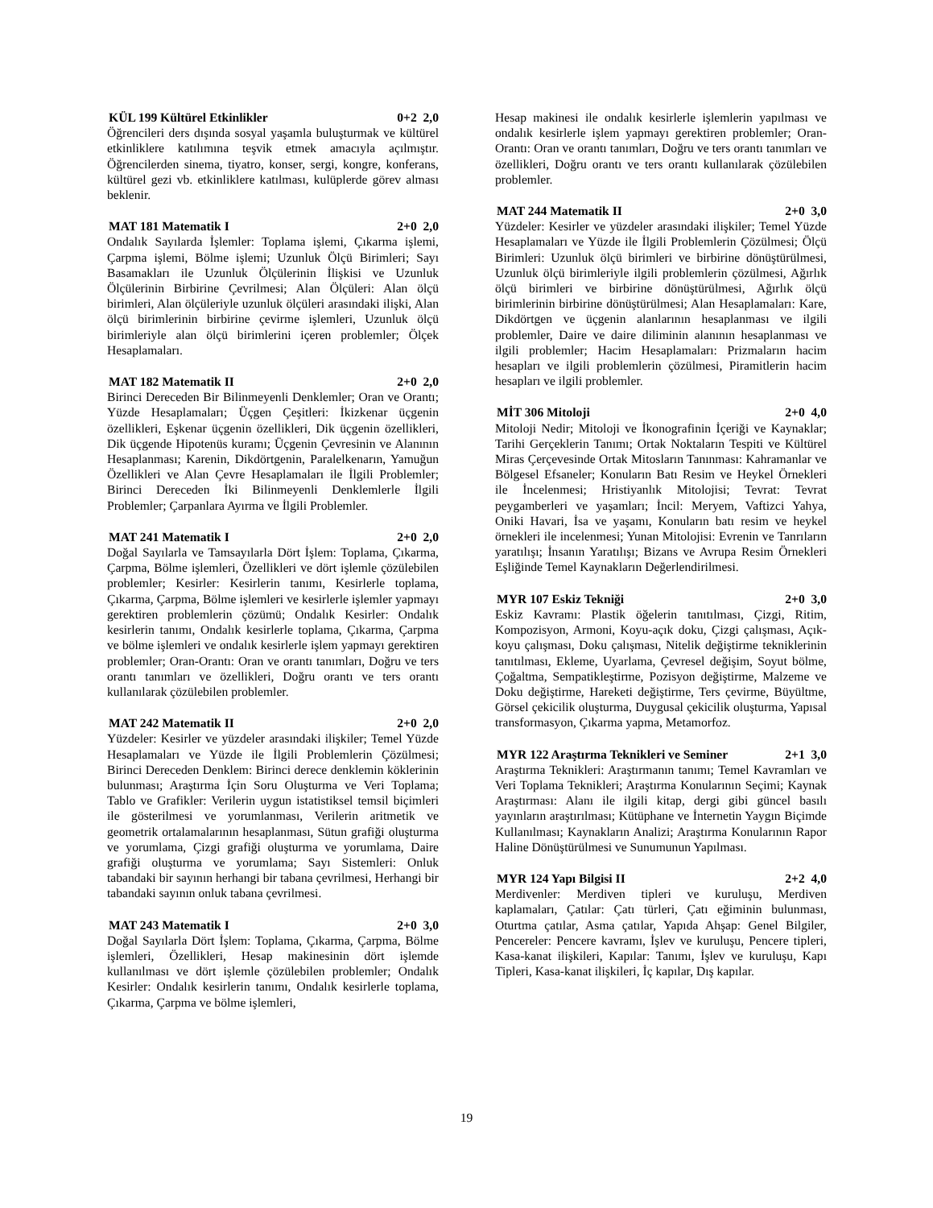KÜL 199 Kültürel Etkinlikler 0+2 2,0
Öğrencileri ders dışında sosyal yaşamla buluşturmak ve kültürel etkinliklere katılımına teşvik etmek amacıyla açılmıştır. Öğrencilerden sinema, tiyatro, konser, sergi, kongre, konferans, kültürel gezi vb. etkinliklere katılması, kulüplerde görev alması beklenir.
MAT 181 Matematik I 2+0 2,0
Ondalık Sayılarda İşlemler: Toplama işlemi, Çıkarma işlemi, Çarpma işlemi, Bölme işlemi; Uzunluk Ölçü Birimleri; Sayı Basamakları ile Uzunluk Ölçülerinin İlişkisi ve Uzunluk Ölçülerinin Birbirine Çevrilmesi; Alan Ölçüleri: Alan ölçü birimleri, Alan ölçüleriyle uzunluk ölçüleri arasındaki ilişki, Alan ölçü birimlerinin birbirine çevirme işlemleri, Uzunluk ölçü birimleriyle alan ölçü birimlerini içeren problemler; Ölçek Hesaplamaları.
MAT 182 Matematik II 2+0 2,0
Birinci Dereceden Bir Bilinmeyenli Denklemler; Oran ve Orantı; Yüzde Hesaplamaları; Üçgen Çeşitleri: İkizkenar üçgenin özellikleri, Eşkenar üçgenin özellikleri, Dik üçgenin özellikleri, Dik üçgende Hipotenüs kuramı; Üçgenin Çevresinin ve Alanının Hesaplanması; Karenin, Dikdörtgenin, Paralelkenarın, Yamuğun Özellikleri ve Alan Çevre Hesaplamaları ile İlgili Problemler; Birinci Dereceden İki Bilinmeyenli Denklemlerle İlgili Problemler; Çarpanlara Ayırma ve İlgili Problemler.
MAT 241 Matematik I 2+0 2,0
Doğal Sayılarla ve Tamsayılarla Dört İşlem: Toplama, Çıkarma, Çarpma, Bölme işlemleri, Özellikleri ve dört işlemle çözülebilen problemler; Kesirler: Kesirlerin tanımı, Kesirlerle toplama, Çıkarma, Çarpma, Bölme işlemleri ve kesirlerle işlemler yapmayı gerektiren problemlerin çözümü; Ondalık Kesirler: Ondalık kesirlerin tanımı, Ondalık kesirlerle toplama, Çıkarma, Çarpma ve bölme işlemleri ve ondalık kesirlerle işlem yapmayı gerektiren problemler; Oran-Orantı: Oran ve orantı tanımları, Doğru ve ters orantı tanımları ve özellikleri, Doğru orantı ve ters orantı kullanılarak çözülebilen problemler.
MAT 242 Matematik II 2+0 2,0
Yüzdeler: Kesirler ve yüzdeler arasındaki ilişkiler; Temel Yüzde Hesaplamaları ve Yüzde ile İlgili Problemlerin Çözülmesi; Birinci Dereceden Denklem: Birinci derece denklemin köklerinin bulunması; Araştırma İçin Soru Oluşturma ve Veri Toplama; Tablo ve Grafikler: Verilerin uygun istatistiksel temsil biçimleri ile gösterilmesi ve yorumlanması, Verilerin aritmetik ve geometrik ortalamalarının hesaplanması, Sütun grafiği oluşturma ve yorumlama, Çizgi grafiği oluşturma ve yorumlama, Daire grafiği oluşturma ve yorumlama; Sayı Sistemleri: Onluk tabandaki bir sayının herhangi bir tabana çevrilmesi, Herhangi bir tabandaki sayının onluk tabana çevrilmesi.
MAT 243 Matematik I 2+0 3,0
Doğal Sayılarla Dört İşlem: Toplama, Çıkarma, Çarpma, Bölme işlemleri, Özellikleri, Hesap makinesinin dört işlemde kullanılması ve dört işlemle çözülebilen problemler; Ondalık Kesirler: Ondalık kesirlerin tanımı, Ondalık kesirlerle toplama, Çıkarma, Çarpma ve bölme işlemleri,
Hesap makinesi ile ondalık kesirlerle işlemlerin yapılması ve ondalık kesirlerle işlem yapmayı gerektiren problemler; Oran-Orantı: Oran ve orantı tanımları, Doğru ve ters orantı tanımları ve özellikleri, Doğru orantı ve ters orantı kullanılarak çözülebilen problemler.
MAT 244 Matematik II 2+0 3,0
Yüzdeler: Kesirler ve yüzdeler arasındaki ilişkiler; Temel Yüzde Hesaplamaları ve Yüzde ile İlgili Problemlerin Çözülmesi; Ölçü Birimleri: Uzunluk ölçü birimleri ve birbirine dönüştürülmesi, Uzunluk ölçü birimleriyle ilgili problemlerin çözülmesi, Ağırlık ölçü birimleri ve birbirine dönüştürülmesi, Ağırlık ölçü birimlerinin birbirine dönüştürülmesi; Alan Hesaplamaları: Kare, Dikdörtgen ve üçgenin alanlarının hesaplanması ve ilgili problemler, Daire ve daire diliminin alanının hesaplanması ve ilgili problemler; Hacim Hesaplamaları: Prizmaların hacim hesapları ve ilgili problemlerin çözülmesi, Piramitlerin hacim hesapları ve ilgili problemler.
MİT 306 Mitoloji 2+0 4,0
Mitoloji Nedir; Mitoloji ve İkonografinin İçeriği ve Kaynaklar; Tarihi Gerçeklerin Tanımı; Ortak Noktaların Tespiti ve Kültürel Miras Çerçevesinde Ortak Mitosların Tanınması: Kahramanlar ve Bölgesel Efsaneler; Konuların Batı Resim ve Heykel Örnekleri ile İncelenmesi; Hristiyanlık Mitolojisi; Tevrat: Tevrat peygamberleri ve yaşamları; İncil: Meryem, Vaftizci Yahya, Oniki Havari, İsa ve yaşamı, Konuların batı resim ve heykel örnekleri ile incelenmesi; Yunan Mitolojisi: Evrenin ve Tanrıların yaratılışı; İnsanın Yaratılışı; Bizans ve Avrupa Resim Örnekleri Eşliğinde Temel Kaynakların Değerlendirilmesi.
MYR 107 Eskiz Tekniği 2+0 3,0
Eskiz Kavramı: Plastik öğelerin tanıtılması, Çizgi, Ritim, Kompozisyon, Armoni, Koyu-açık doku, Çizgi çalışması, Açık-koyu çalışması, Doku çalışması, Nitelik değiştirme tekniklerinin tanıtılması, Ekleme, Uyarlama, Çevresel değişim, Soyut bölme, Çoğaltma, Sempatikleştirme, Pozisyon değiştirme, Malzeme ve Doku değiştirme, Hareketi değiştirme, Ters çevirme, Büyültme, Görsel çekicilik oluşturma, Duygusal çekicilik oluşturma, Yapısal transformasyon, Çıkarma yapma, Metamorfoz.
MYR 122 Araştırma Teknikleri ve Seminer 2+1 3,0
Araştırma Teknikleri: Araştırmanın tanımı; Temel Kavramları ve Veri Toplama Teknikleri; Araştırma Konularının Seçimi; Kaynak Araştırması: Alanı ile ilgili kitap, dergi gibi güncel basılı yayınların araştırılması; Kütüphane ve İnternetin Yaygın Biçimde Kullanılması; Kaynakların Analizi; Araştırma Konularının Rapor Haline Dönüştürülmesi ve Sunumunun Yapılması.
MYR 124 Yapı Bilgisi II 2+2 4,0
Merdivenler: Merdiven tipleri ve kuruluşu, Merdiven kaplamaları, Çatılar: Çatı türleri, Çatı eğiminin bulunması, Oturtma çatılar, Asma çatılar, Yapıda Ahşap: Genel Bilgiler, Pencereler: Pencere kavramı, İşlev ve kuruluşu, Pencere tipleri, Kasa-kanat ilişkileri, Kapılar: Tanımı, İşlev ve kuruluşu, Kapı Tipleri, Kasa-kanat ilişkileri, İç kapılar, Dış kapılar.
19